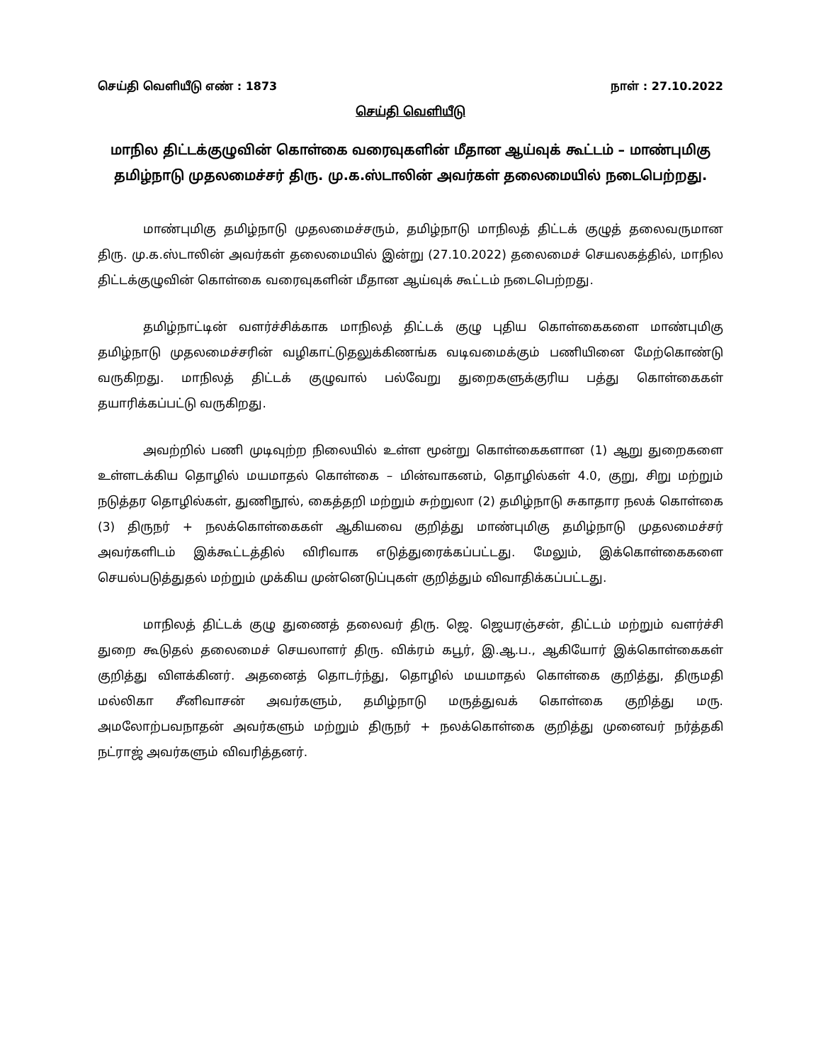செய்தி வெளியீடு எண் : 1873 நாள் : 27.10.2022
செய்தி வெளியீடு
மாநில திட்டக்குழுவின் கொள்கை வரைவுகளின் மீதான ஆய்வுக் கூட்டம் – மாண்புமிகு தமிழ்நாடு முதலமைச்சர் திரு. மு.க.ஸ்டாலின் அவர்கள் தலைமையில் நடைபெற்றது.
மாண்புமிகு தமிழ்நாடு முதலமைச்சரும், தமிழ்நாடு மாநிலத் திட்டக் குழுத் தலைவருமான திரு. மு.க.ஸ்டாலின் அவர்கள் தலைமையில் இன்று (27.10.2022) தலைமைச் செயலகத்தில், மாநில திட்டக்குழுவின் கொள்கை வரைவுகளின் மீதான ஆய்வுக் கூட்டம் நடைபெற்றது.
தமிழ்நாட்டின் வளர்ச்சிக்காக மாநிலத் திட்டக் குழு புதிய கொள்கைகளை மாண்புமிகு தமிழ்நாடு முதலமைச்சரின் வழிகாட்டுதலுக்கிணங்க வடிவமைக்கும் பணியினை மேற்கொண்டு வருகிறது. மாநிலத் திட்டக் குழுவால் பல்வேறு துறைகளுக்குரிய பத்து கொள்கைகள் தயாரிக்கப்பட்டு வருகிறது.
அவற்றில் பணி முடிவுற்ற நிலையில் உள்ள மூன்று கொள்கைகளான (1) ஆறு துறைகளை உள்ளடக்கிய தொழில் மயமாதல் கொள்கை – மின்வாகனம், தொழில்கள் 4.0, குறு, சிறு மற்றும் நடுத்தர தொழில்கள், துணிநூல், கைத்தறி மற்றும் சுற்றுலா (2) தமிழ்நாடு சுகாதார நலக் கொள்கை (3) திருநர் + நலக்கொள்கைகள் ஆகியவை குறித்து மாண்புமிகு தமிழ்நாடு முதலமைச்சர் அவர்களிடம் இக்கூட்டத்தில் விரிவாக எடுத்துரைக்கப்பட்டது. மேலும், இக்கொள்கைகளை செயல்படுத்துதல் மற்றும் முக்கிய முன்னெடுப்புகள் குறித்தும் விவாதிக்கப்பட்டது.
மாநிலத் திட்டக் குழு துணைத் தலைவர் திரு. ஜெ. ஜெயரஞ்சன், திட்டம் மற்றும் வளர்ச்சி துறை கூடுதல் தலைமைச் செயலாளர் திரு. விக்ரம் கபூர், இ.ஆ.ப., ஆகியோர் இக்கொள்கைகள் குறித்து விளக்கினர். அதனைத் தொடர்ந்து, தொழில் மயமாதல் கொள்கை குறித்து, திருமதி மல்லிகா சீனிவாசன் அவர்களும், தமிழ்நாடு மருத்துவக் கொள்கை குறித்து மரு. அமலோற்பவநாதன் அவர்களும் மற்றும் திருநர் + நலக்கொள்கை குறித்து முனைவர் நர்த்தகி நட்ராஜ் அவர்களும் விவரித்தனர்.